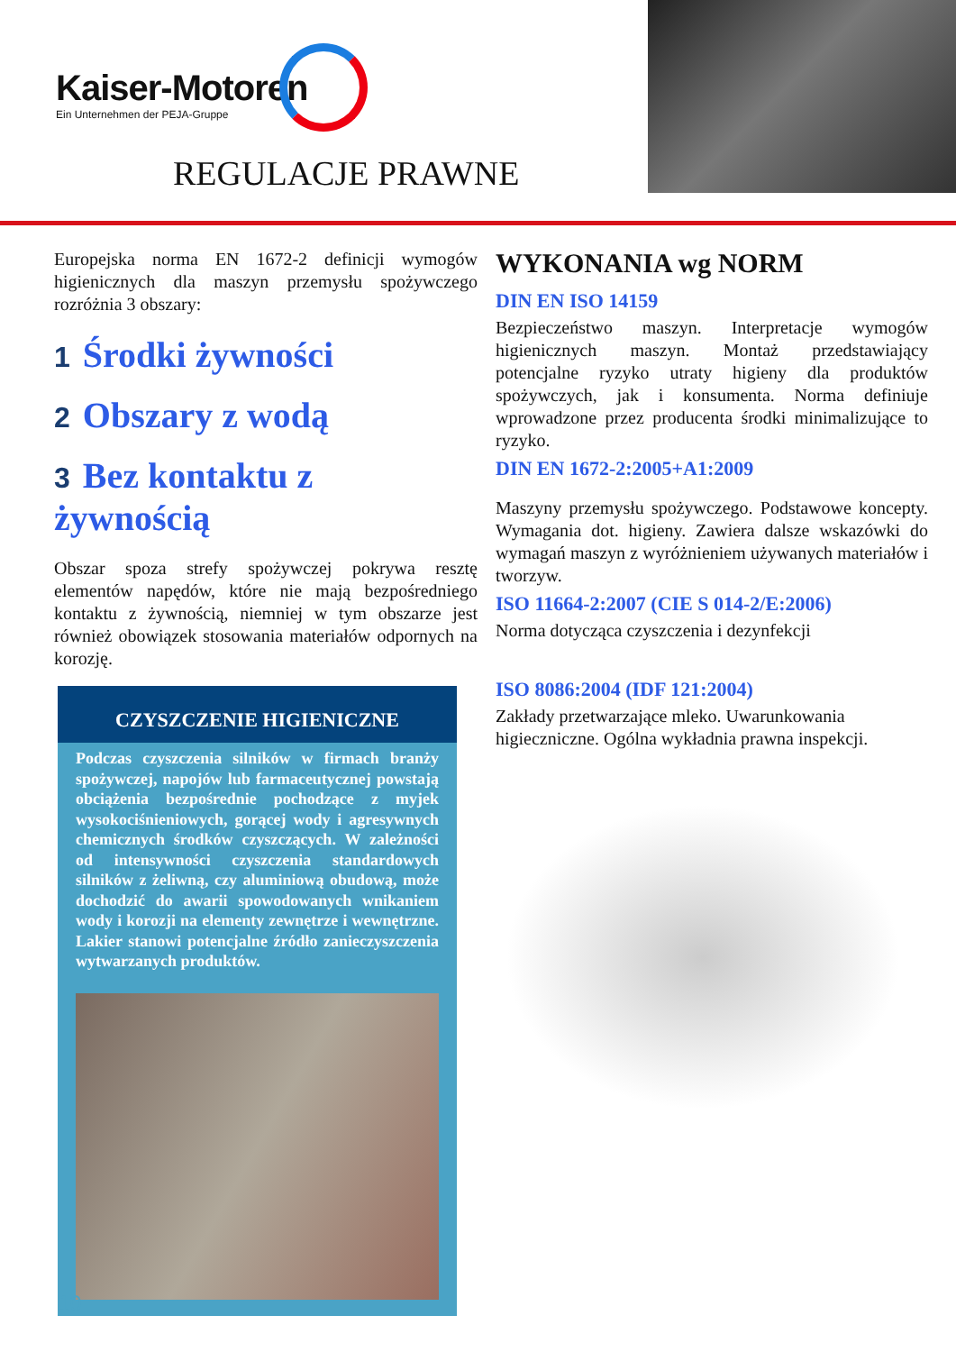Kaiser-Motoren
Ein Unternehmen der PEJA-Gruppe
REGULACJE PRAWNE
Europejska norma EN 1672-2 definicji wymogów higienicznych dla maszyn przemysłu spożywczego rozróżnia 3 obszary:
1 Środki żywności
2 Obszary z wodą
3 Bez kontaktu z żywnością
Obszar spoza strefy spożywczej pokrywa resztę elementów napędów, które nie mają bezpośredniego kontaktu z żywnością, niemniej w tym obszarze jest również obowiązek stosowania materiałów odpornych na korozję.
CZYSZCZENIE HIGIENICZNE
Podczas czyszczenia silników w firmach branży spożywczej, napojów lub farmaceutycznej powstają obciążenia bezpośrednie pochodzące z myjek wysokociśnieniowych, gorącej wody i agresywnych chemicznych środków czyszczących. W zależności od intensywności czyszczenia standardowych silników z żeliwną, czy aluminiową obudową, może dochodzić do awarii spowodowanych wnikaniem wody i korozji na elementy zewnętrze i wewnętrzne. Lakier stanowi potencjalne źródło zanieczyszczenia wytwarzanych produktów.
WYKONANIA wg NORM
DIN EN ISO 14159
Bezpieczeństwo maszyn. Interpretacje wymogów higienicznych maszyn. Montaż przedstawiający potencjalne ryzyko utraty higieny dla produktów spożywczych, jak i konsumenta. Norma definiuje wprowadzone przez producenta środki minimalizujące to ryzyko.
DIN EN 1672-2:2005+A1:2009
Maszyny przemysłu spożywczego. Podstawowe koncepty. Wymagania dot. higieny. Zawiera dalsze wskazówki do wymagań maszyn z wyróżnieniem używanych materiałów i tworzyw.
ISO 11664-2:2007 (CIE S 014-2/E:2006)
Norma dotycząca czyszczenia i dezynfekcji
ISO 8086:2004 (IDF 121:2004)
Zakłady przetwarzające mleko. Uwarunkowania higieczniczne. Ogólna wykładnia prawna inspekcji.
10